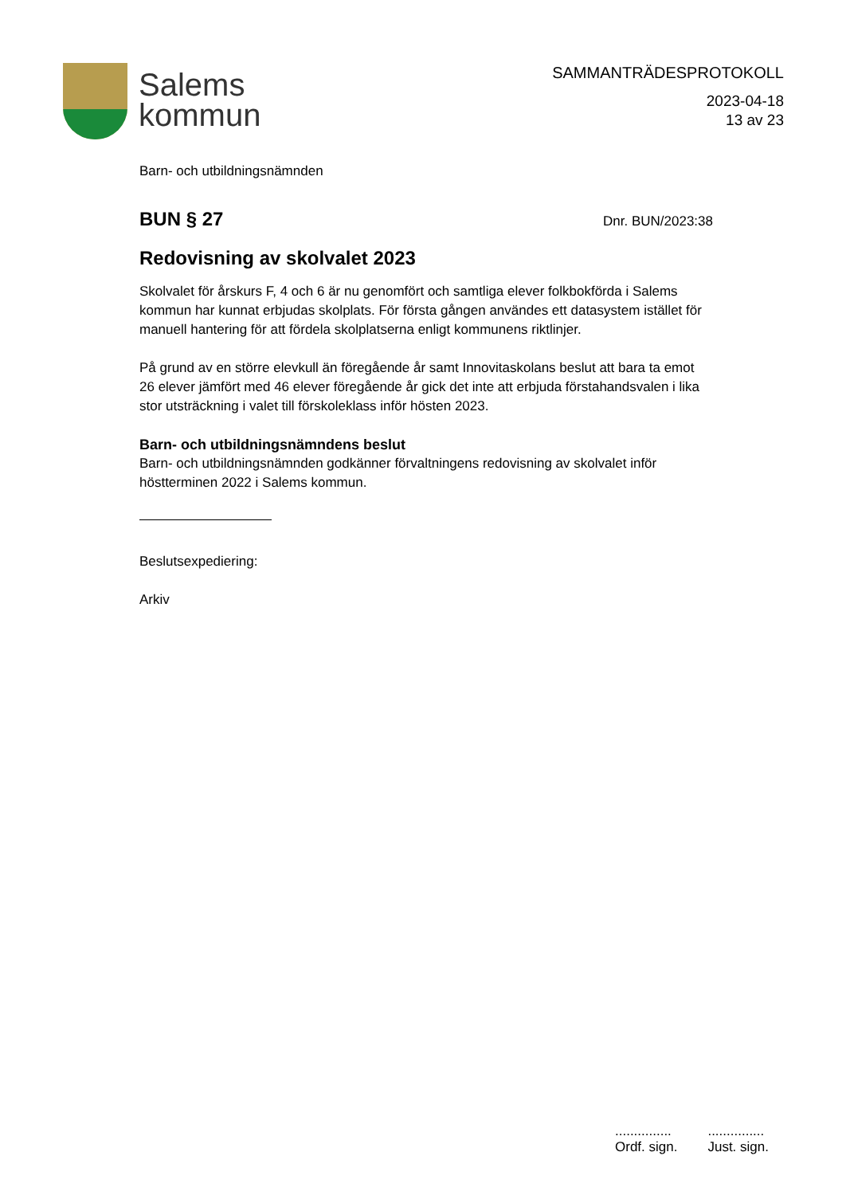Salems
kommun
SAMMANTRÄDESPROTOKOLL
2023-04-18
13 av 23
Barn- och utbildningsnämnden
BUN § 27
Dnr. BUN/2023:38
Redovisning av skolvalet 2023
Skolvalet för årskurs F, 4 och 6 är nu genomfört och samtliga elever folkbokförda i Salems kommun har kunnat erbjudas skolplats. För första gången användes ett datasystem istället för manuell hantering för att fördela skolplatserna enligt kommunens riktlinjer.
På grund av en större elevkull än föregående år samt Innovitaskolans beslut att bara ta emot 26 elever jämfört med 46 elever föregående år gick det inte att erbjuda förstahandsvalen i lika stor utsträckning i valet till förskoleklass inför hösten 2023.
Barn- och utbildningsnämndens beslut
Barn- och utbildningsnämnden godkänner förvaltningens redovisning av skolvalet inför höstterminen 2022 i Salems kommun.
Beslutsexpediering:
Arkiv
...............
Ordf. sign.
...............
Just. sign.